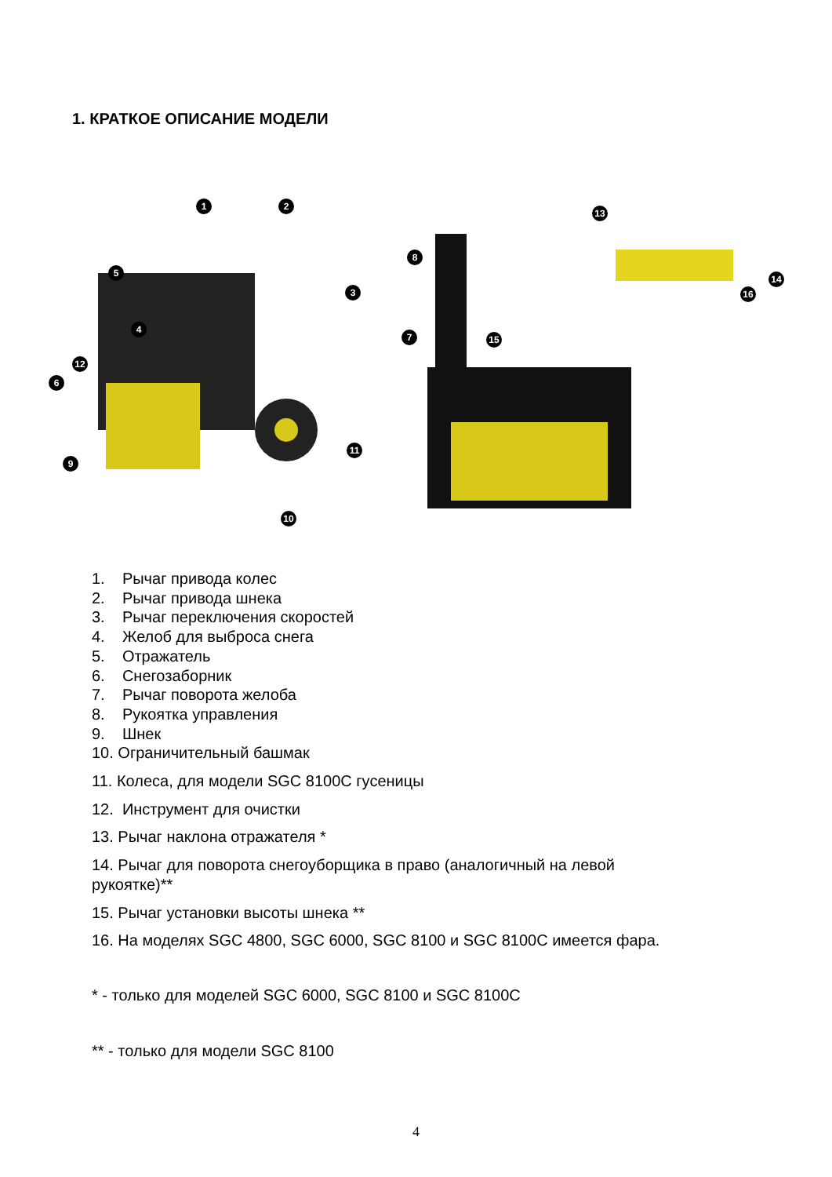1. КРАТКОЕ ОПИСАНИЕ МОДЕЛИ
1
2
3
4
5
6
7
8
9
10
11
12
13
14
15
16
1. Рычаг привода колес
2. Рычаг привода шнека
3. Рычаг переключения скоростей
4. Желоб для выброса снега
5. Отражатель
6. Снегозаборник
7. Рычаг поворота желоба
8. Рукоятка управления
9. Шнек
10. Ограничительный башмак
11. Колеса, для модели SGC 8100С гусеницы
12. Инструмент для очистки
13. Рычаг наклона отражателя *
14. Рычаг для поворота снегоуборщика в право (аналогичный на левой
рукоятке)**
15. Рычаг установки высоты шнека **
16. На моделях SGC 4800, SGC 6000, SGC 8100 и SGC 8100С имеется фара.
* - только для моделей SGC 6000, SGC 8100 и SGC 8100С
** - только для модели SGC 8100
4